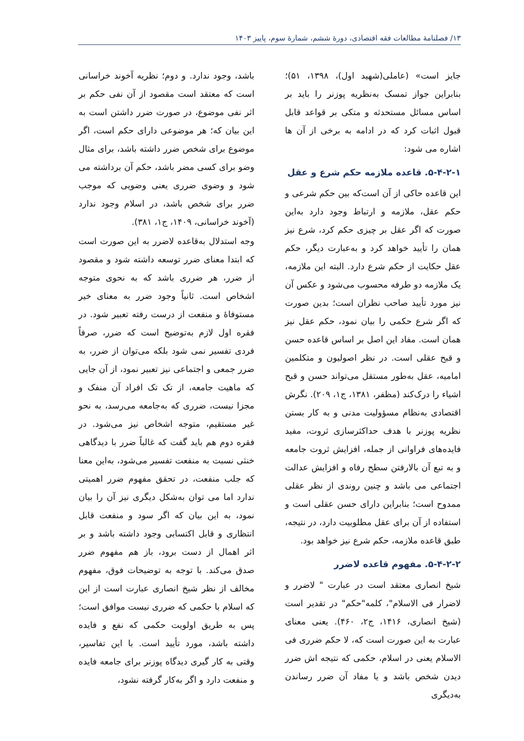۱۳/ فصلنامهٔ مطالعات فقه اقتصادی، دورهٔ ششم، شمارهٔ سوم، پاییز ۱۴۰۳
جایز است» (عاملی(شهید اول)، ۱۳۹۸، ۵۱)؛ بنابراین جواز تمسک به‌نظریه پوزنر را باید بر اساس مسائل مستحدثه و متکی بر قواعد قابل قبول اثبات کرد که در ادامه به برخی از آن ها اشاره می شود:
۵-۴-۲-۱. قاعده ملازمه حکم شرع و عقل
این قاعده حاکی از آن است‌که بین حکم شرعی و حکم عقل، ملازمه و ارتباط وجود دارد به‌این صورت که اگر عقل بر چیزی حکم کرد، شرع نیز همان را تأیید خواهد کرد و به‌عبارت دیگر، حکم عقل حکایت از حکم شرع دارد. البته این ملازمه، یک ملازمه دو طرفه محسوب می‌شود و عکس آن نیز مورد تأیید صاحب نظران است؛ بدین صورت که اگر شرع حکمی را بیان نمود، حکم عقل نیز همان است. مفاد این اصل بر اساس قاعده حسن و قبح عقلی است. در نظر اصولیون و متکلمین امامیه، عقل به‌طور مستقل می‌تواند حسن و قبح اشیاء را درک‌کند (مظفر، ۱۳۸۱، ج۱، ۲۰۹). نگرش اقتصادی به‌نظام مسؤولیت مدنی و به کار بستن نظریه پوزنر با هدف حداکثرسازی ثروت، مفید فایده‌های فراوانی از جمله، افزایش ثروت جامعه و به تبع آن بالارفتن سطح رفاه و افزایش عدالت اجتماعی می باشد و چنین روندی از نظر عقلی ممدوح است؛ بنابراین دارای حسن عقلی است و استفاده از آن برای عقل مطلوبیت دارد، در نتیجه، طبق قاعده ملازمه، حکم شرع نیز خواهد بود.
۵-۴-۲-۲. مفهوم قاعده لاضرر
شیخ انصاری معتقد است در عبارت " لاضرر و لاضرار فی الاسلام"، کلمه"حکم" در تقدیر است (شیخ انصاری، ۱۴۱۶، ج۲، ۴۶۰). یعنی معنای عبارت به این صورت است که، لا حکم ضرری فی الاسلام یعنی در اسلام، حکمی که نتیجه اش ضرر دیدن شخص باشد و یا مفاد آن ضرر رساندن به‌دیگری
باشد، وجود ندارد. و دوم؛ نظریه آخوند خراسانی است که معتقد است مقصود از آن نفی حکم بر اثر نفی موضوع، در صورت ضرر داشتن است به این بیان که؛ هر موضوعی دارای حکم است، اگر موضوع برای شخص ضرر داشته باشد، برای مثال وضو برای کسی مضر باشد، حکم آن برداشته می شود و وضوی ضرری یعنی وضویی که موجب ضرر برای شخص باشد، در اسلام وجود ندارد (آخوند خراسانی، ۱۴۰۹، ج۱، ۳۸۱).
وجه استدلال به‌قاعده لاضرر به این صورت است که ابتدا معنای ضرر توسعه داشته شود و مقصود از ضرر، هر ضرری باشد که به نحوی متوجه اشخاص است. ثانیاً وجود ضرر به معنای خیر مستوفاۀ و منفعت از درست رفته تعبیر شود. در فقره اول لازم به‌توضیح است که ضرر، صرفاً فردی تفسیر نمی شود بلکه می‌توان از ضرر، به ضرر جمعی و اجتماعی نیز تعبیر نمود، از آن جایی که ماهیت جامعه، از تک تک افراد آن منفک و مجزا نیست، ضرری که به‌جامعه می‌رسد، به نحو غیر مستقیم، متوجه اشخاص نیز می‌شود. در فقره دوم هم باید گفت که غالباً ضرر با دیدگاهی خنثی نسبت به منفعت تفسیر می‌شود، به‌این معنا که جلب منفعت، در تحقق مفهوم ضرر اهمیتی ندارد اما می توان به‌شکل دیگری نیز آن را بیان نمود، به این بیان که اگر سود و منفعت قابل انتظاری و قابل اکتسابی وجود داشته باشد و بر اثر اهمال از دست برود، باز هم مفهوم ضرر صدق می‌کند. با توجه به توضیحات فوق، مفهوم مخالف از نظر شیخ انصاری عبارت است از این که اسلام با حکمی که ضرری نیست موافق است؛ پس به طریق اولویت حکمی که نفع و فایده داشته باشد، مورد تأیید است. با این تفاسیر، وقتی به کار گیری دیدگاه پوزنر برای جامعه فایده و منفعت دارد و اگر به‌کار گرفته نشود،